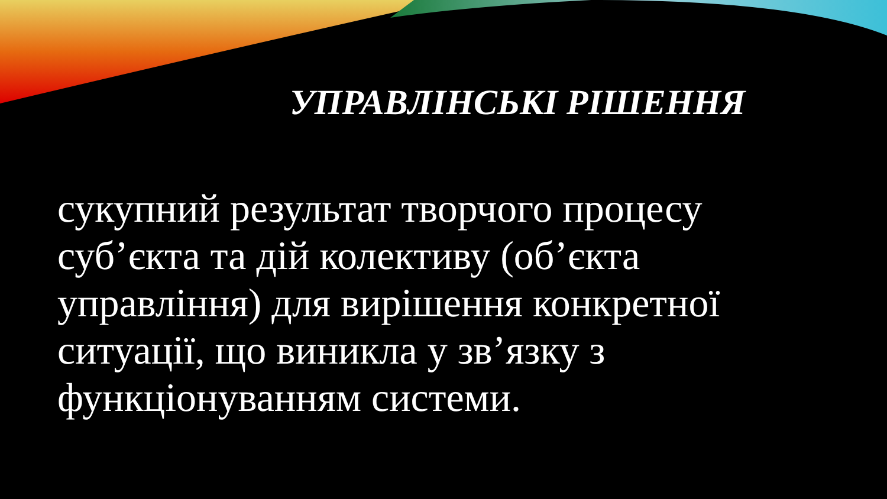УПРАВЛІНСЬКІ РІШЕННЯ
сукупний результат творчого процесу суб’єкта та дій колективу (об’єкта управління) для вирішення конкретної ситуації, що виникла у зв’язку з функціонуванням системи.